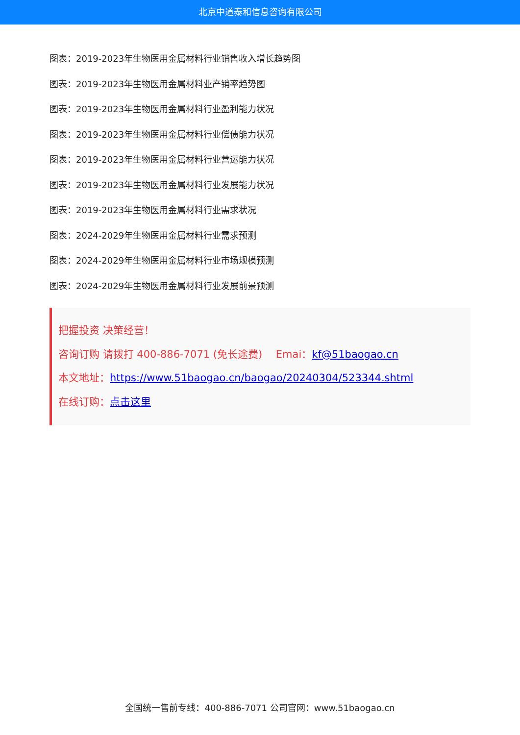北京中道泰和信息咨询有限公司
图表：2019-2023年生物医用金属材料行业销售收入增长趋势图
图表：2019-2023年生物医用金属材料业产销率趋势图
图表：2019-2023年生物医用金属材料行业盈利能力状况
图表：2019-2023年生物医用金属材料行业偿债能力状况
图表：2019-2023年生物医用金属材料行业营运能力状况
图表：2019-2023年生物医用金属材料行业发展能力状况
图表：2019-2023年生物医用金属材料行业需求状况
图表：2024-2029年生物医用金属材料行业需求预测
图表：2024-2029年生物医用金属材料行业市场规模预测
图表：2024-2029年生物医用金属材料行业发展前景预测
把握投资 决策经营！
咨询订购 请拨打 400-886-7071 (免长途费)　 Emai：kf@51baogao.cn
本文地址：https://www.51baogao.cn/baogao/20240304/523344.shtml
在线订购：点击这里
全国统一售前专线：400-886-7071 公司官网：www.51baogao.cn